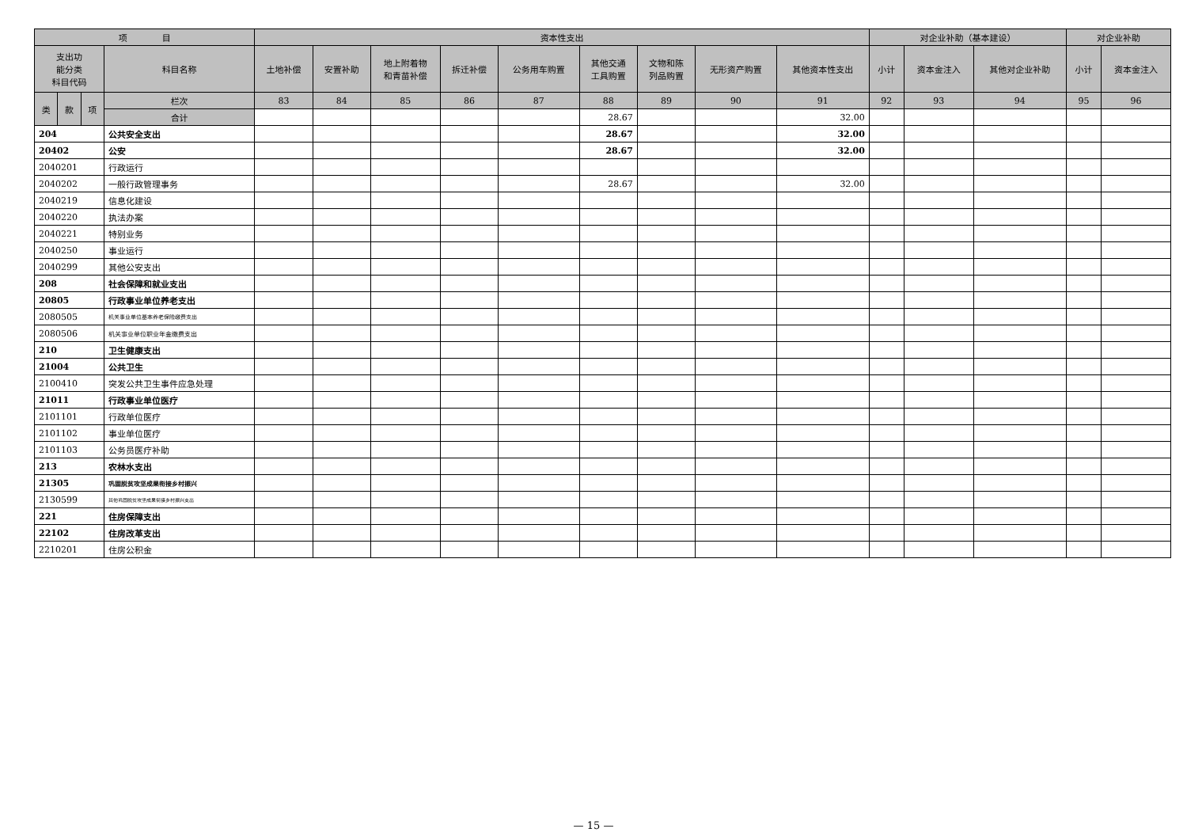| 项 目 | | | | 资本性支出 | | | | | | | | | 对企业补助（基本建设） | | | 对企业补助 | |
| --- | --- | --- | --- | --- | --- | --- | --- | --- | --- | --- | --- | --- | --- | --- | --- | --- | --- |
| 支出功 能分类 科目代码 | | | 科目名称 | 土地补偿 | 安置补助 | 地上附着物 和青苗补偿 | 拆迁补偿 | 公务用车购置 | 其他交通 工具购置 | 文物和陈 列品购置 | 无形资产购置 | 其他资本性支出 | 小计 | 资本金注入 | 其他对企业补助 | 小计 | 资本金注入 |
| 类 | 款 | 项 | 栏次 | 83 | 84 | 85 | 86 | 87 | 88 | 89 | 90 | 91 | 92 | 93 | 94 | 95 | 96 |
| | | | 合计 | | | | | | 28.67 | | | 32.00 | | | | | |
| 204 | | | 公共安全支出 | | | | | | 28.67 | | | 32.00 | | | | | |
| 20402 | | | 公安 | | | | | | 28.67 | | | 32.00 | | | | | |
| 2040201 | | | 行政运行 | | | | | | | | | | | | | | |
| 2040202 | | | 一般行政管理事务 | | | | | | 28.67 | | | 32.00 | | | | | |
| 2040219 | | | 信息化建设 | | | | | | | | | | | | | | |
| 2040220 | | | 执法办案 | | | | | | | | | | | | | | |
| 2040221 | | | 特别业务 | | | | | | | | | | | | | | |
| 2040250 | | | 事业运行 | | | | | | | | | | | | | | |
| 2040299 | | | 其他公安支出 | | | | | | | | | | | | | | |
| 208 | | | 社会保障和就业支出 | | | | | | | | | | | | | | |
| 20805 | | | 行政事业单位养老支出 | | | | | | | | | | | | | | |
| 2080505 | | | 机关事业单位基本养老保险缴费支出 | | | | | | | | | | | | | | |
| 2080506 | | | 机关事业单位职业年金缴费支出 | | | | | | | | | | | | | | |
| 210 | | | 卫生健康支出 | | | | | | | | | | | | | | |
| 21004 | | | 公共卫生 | | | | | | | | | | | | | | |
| 2100410 | | | 突发公共卫生事件应急处理 | | | | | | | | | | | | | | |
| 21011 | | | 行政事业单位医疗 | | | | | | | | | | | | | | |
| 2101101 | | | 行政单位医疗 | | | | | | | | | | | | | | |
| 2101102 | | | 事业单位医疗 | | | | | | | | | | | | | | |
| 2101103 | | | 公务员医疗补助 | | | | | | | | | | | | | | |
| 213 | | | 农林水支出 | | | | | | | | | | | | | | |
| 21305 | | | 巩固脱贫攻坚成果衔接乡村振兴 | | | | | | | | | | | | | | |
| 2130599 | | | 其他巩固脱贫攻坚成果衔接乡村振兴支出 | | | | | | | | | | | | | | |
| 221 | | | 住房保障支出 | | | | | | | | | | | | | | |
| 22102 | | | 住房改革支出 | | | | | | | | | | | | | | |
| 2210201 | | | 住房公积金 | | | | | | | | | | | | | | |
— 15 —